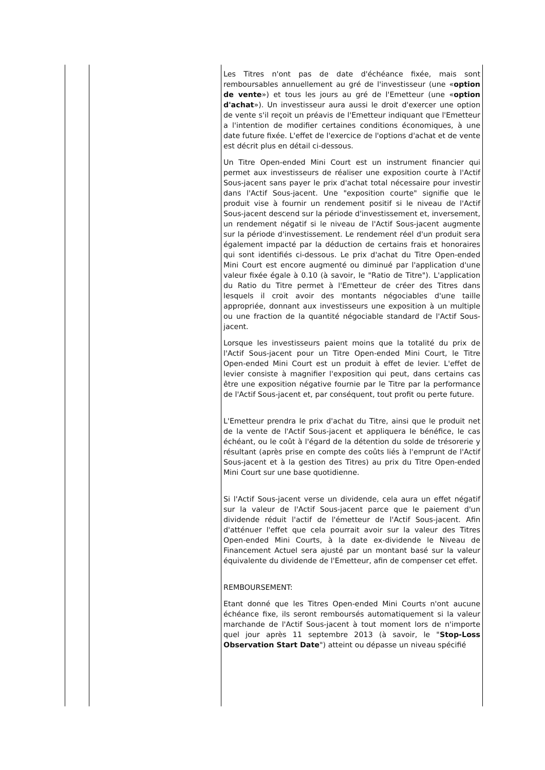| | | Les Titres n'ont pas de date d'échéance fixée, mais sont remboursables annuellement au gré de l'investisseur (une « option de vente ») et tous les jours au gré de l'Emetteur (une « option d'achat »). Un investisseur aura aussi le droit d'exercer une option de vente s'il reçoit un préavis de l'Emetteur indiquant que l'Emetteur a l'intention de modifier certaines conditions économiques, à une date future fixée. L'effet de l'exercice de l'options d'achat et de vente est décrit plus en détail ci-dessous. Un Titre Open-ended Mini Court est un instrument financier qui permet aux investisseurs de réaliser une exposition courte à l'Actif Sous-jacent sans payer le prix d'achat total nécessaire pour investir dans l'Actif Sous-jacent. Une "exposition courte" signifie que le produit vise à fournir un rendement positif si le niveau de l'Actif Sous-jacent descend sur la période d'investissement et, inversement, un rendement négatif si le niveau de l'Actif Sous-jacent augmente sur la période d'investissement. Le rendement réel d'un produit sera également impacté par la déduction de certains frais et honoraires qui sont identifiés ci-dessous. Le prix d'achat du Titre Open-ended Mini Court est encore augmenté ou diminué par l'application d'une valeur fixée égale à 0.10 (à savoir, le "Ratio de Titre"). L'application du Ratio du Titre permet à l'Emetteur de créer des Titres dans lesquels il croit avoir des montants négociables d'une taille appropriée, donnant aux investisseurs une exposition à un multiple ou une fraction de la quantité négociable standard de l'Actif Sous-jacent. Lorsque les investisseurs paient moins que la totalité du prix de l'Actif Sous-jacent pour un Titre Open-ended Mini Court, le Titre Open-ended Mini Court est un produit à effet de levier. L'effet de levier consiste à magnifier l'exposition qui peut, dans certains cas être une exposition négative fournie par le Titre par la performance de l'Actif Sous-jacent et, par conséquent, tout profit ou perte future. L'Emetteur prendra le prix d'achat du Titre, ainsi que le produit net de la vente de l'Actif Sous-jacent et appliquera le bénéfice, le cas échéant, ou le coût à l'égard de la détention du solde de trésorerie y résultant (après prise en compte des coûts liés à l'emprunt de l'Actif Sous-jacent et à la gestion des Titres) au prix du Titre Open-ended Mini Court sur une base quotidienne. Si l'Actif Sous-jacent verse un dividende, cela aura un effet négatif sur la valeur de l'Actif Sous-jacent parce que le paiement d'un dividende réduit l'actif de l'émetteur de l'Actif Sous-jacent. Afin d'atténuer l'effet que cela pourrait avoir sur la valeur des Titres Open-ended Mini Courts, à la date ex-dividende le Niveau de Financement Actuel sera ajusté par un montant basé sur la valeur équivalente du dividende de l'Emetteur, afin de compenser cet effet. REMBOURSEMENT: Etant donné que les Titres Open-ended Mini Courts n'ont aucune échéance fixe, ils seront remboursés automatiquement si la valeur marchande de l'Actif Sous-jacent à tout moment lors de n'importe quel jour après 11 septembre 2013 (à savoir, le " Stop-Loss Observation Start Date ") atteint ou dépasse un niveau spécifié |